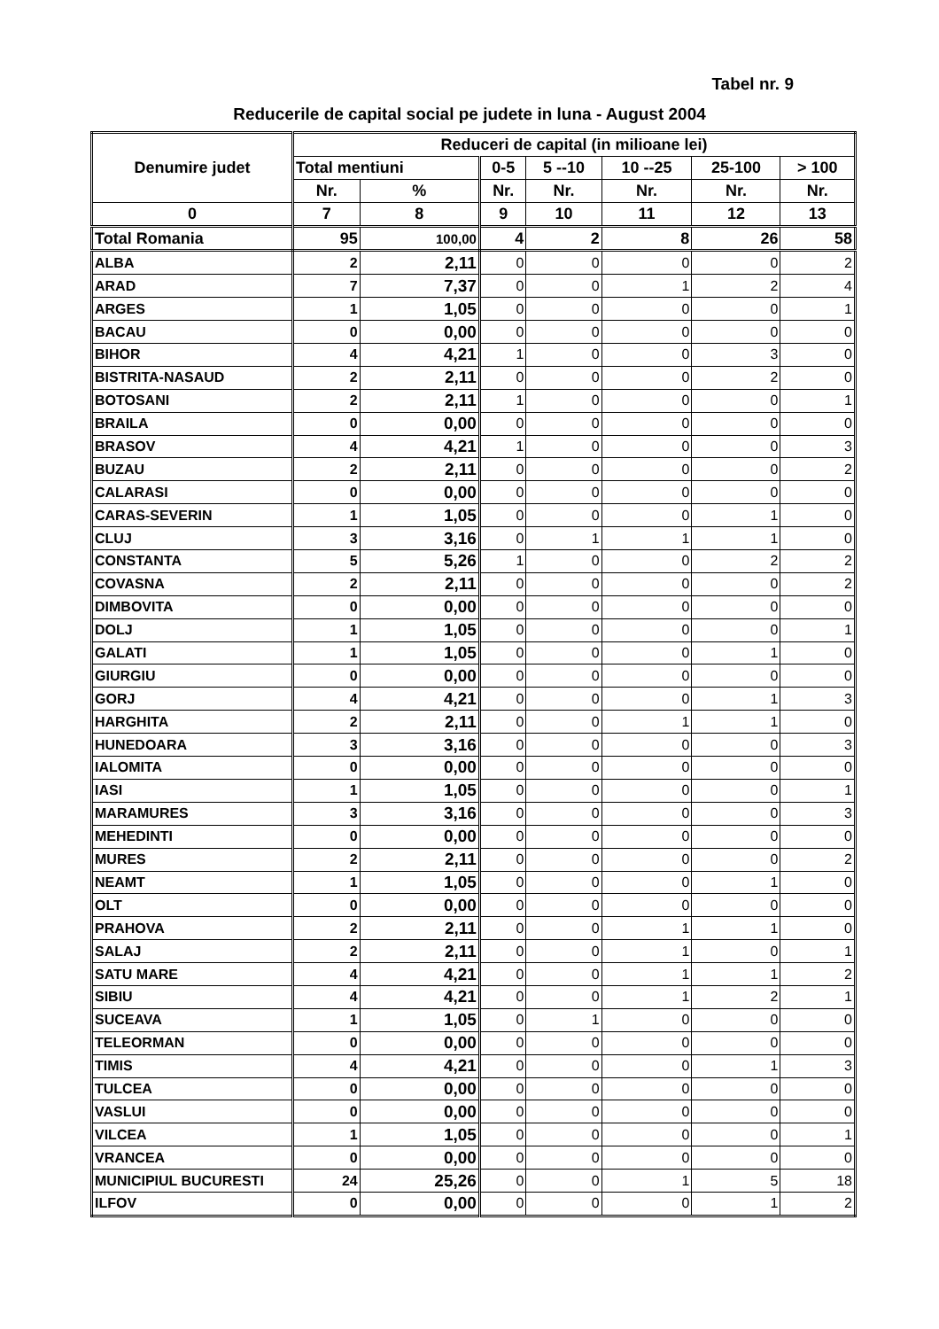Tabel nr. 9
Reducerile de capital social pe judete in luna - August 2004
| Denumire judet | Reduceri de capital (in milioane lei) | | | | | | |
| --- | --- | --- | --- | --- | --- | --- | --- |
| | Total mentiuni | | 0-5 | 5 --10 | 10 --25 | 25-100 | > 100 |
| | Nr. | % | Nr. | Nr. | Nr. | Nr. | Nr. |
| 0 | 7 | 8 | 9 | 10 | 11 | 12 | 13 |
| Total Romania | 95 | 100,00 | 4 | 2 | 8 | 26 | 58 |
| ALBA | 2 | 2,11 | 0 | 0 | 0 | 0 | 2 |
| ARAD | 7 | 7,37 | 0 | 0 | 1 | 2 | 4 |
| ARGES | 1 | 1,05 | 0 | 0 | 0 | 0 | 1 |
| BACAU | 0 | 0,00 | 0 | 0 | 0 | 0 | 0 |
| BIHOR | 4 | 4,21 | 1 | 0 | 0 | 3 | 0 |
| BISTRITA-NASAUD | 2 | 2,11 | 0 | 0 | 0 | 2 | 0 |
| BOTOSANI | 2 | 2,11 | 1 | 0 | 0 | 0 | 1 |
| BRAILA | 0 | 0,00 | 0 | 0 | 0 | 0 | 0 |
| BRASOV | 4 | 4,21 | 1 | 0 | 0 | 0 | 3 |
| BUZAU | 2 | 2,11 | 0 | 0 | 0 | 0 | 2 |
| CALARASI | 0 | 0,00 | 0 | 0 | 0 | 0 | 0 |
| CARAS-SEVERIN | 1 | 1,05 | 0 | 0 | 0 | 1 | 0 |
| CLUJ | 3 | 3,16 | 0 | 1 | 1 | 1 | 0 |
| CONSTANTA | 5 | 5,26 | 1 | 0 | 0 | 2 | 2 |
| COVASNA | 2 | 2,11 | 0 | 0 | 0 | 0 | 2 |
| DIMBOVITA | 0 | 0,00 | 0 | 0 | 0 | 0 | 0 |
| DOLJ | 1 | 1,05 | 0 | 0 | 0 | 0 | 1 |
| GALATI | 1 | 1,05 | 0 | 0 | 0 | 1 | 0 |
| GIURGIU | 0 | 0,00 | 0 | 0 | 0 | 0 | 0 |
| GORJ | 4 | 4,21 | 0 | 0 | 0 | 1 | 3 |
| HARGHITA | 2 | 2,11 | 0 | 0 | 1 | 1 | 0 |
| HUNEDOARA | 3 | 3,16 | 0 | 0 | 0 | 0 | 3 |
| IALOMITA | 0 | 0,00 | 0 | 0 | 0 | 0 | 0 |
| IASI | 1 | 1,05 | 0 | 0 | 0 | 0 | 1 |
| MARAMURES | 3 | 3,16 | 0 | 0 | 0 | 0 | 3 |
| MEHEDINTI | 0 | 0,00 | 0 | 0 | 0 | 0 | 0 |
| MURES | 2 | 2,11 | 0 | 0 | 0 | 0 | 2 |
| NEAMT | 1 | 1,05 | 0 | 0 | 0 | 1 | 0 |
| OLT | 0 | 0,00 | 0 | 0 | 0 | 0 | 0 |
| PRAHOVA | 2 | 2,11 | 0 | 0 | 1 | 1 | 0 |
| SALAJ | 2 | 2,11 | 0 | 0 | 1 | 0 | 1 |
| SATU MARE | 4 | 4,21 | 0 | 0 | 1 | 1 | 2 |
| SIBIU | 4 | 4,21 | 0 | 0 | 1 | 2 | 1 |
| SUCEAVA | 1 | 1,05 | 0 | 1 | 0 | 0 | 0 |
| TELEORMAN | 0 | 0,00 | 0 | 0 | 0 | 0 | 0 |
| TIMIS | 4 | 4,21 | 0 | 0 | 0 | 1 | 3 |
| TULCEA | 0 | 0,00 | 0 | 0 | 0 | 0 | 0 |
| VASLUI | 0 | 0,00 | 0 | 0 | 0 | 0 | 0 |
| VILCEA | 1 | 1,05 | 0 | 0 | 0 | 0 | 1 |
| VRANCEA | 0 | 0,00 | 0 | 0 | 0 | 0 | 0 |
| MUNICIPIUL BUCURESTI | 24 | 25,26 | 0 | 0 | 1 | 5 | 18 |
| ILFOV | 0 | 0,00 | 0 | 0 | 0 | 1 | 2 |